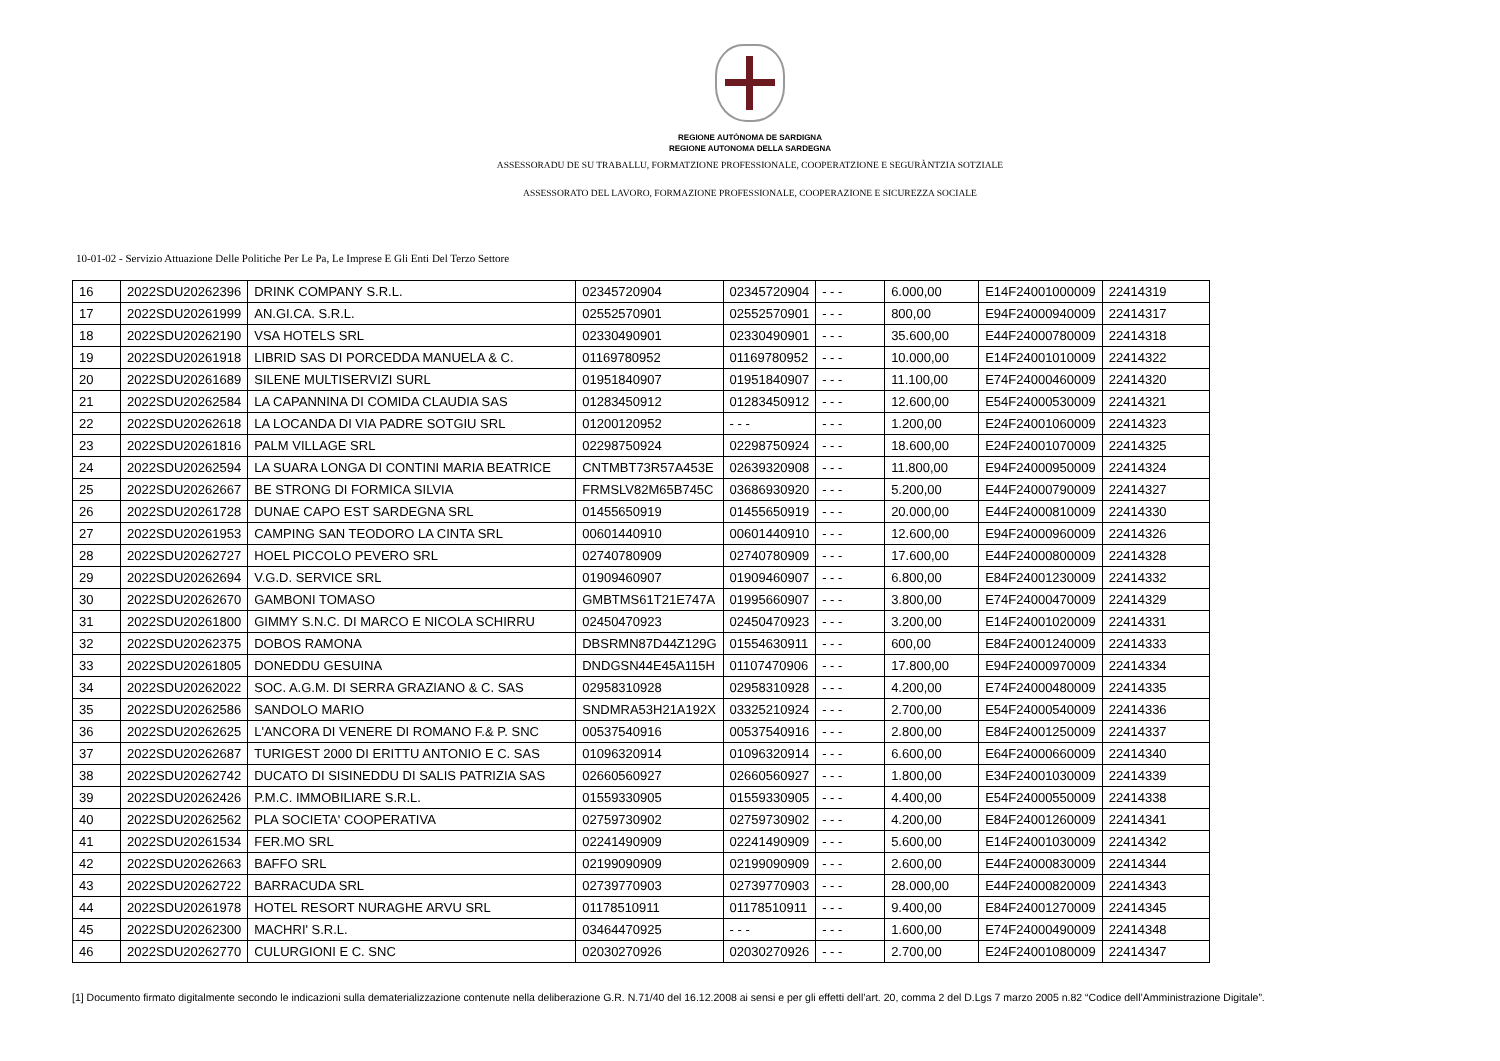REGIONE AUTÒNOMA DE SARDIGNA
REGIONE AUTONOMA DELLA SARDEGNA
ASSESSORADU DE SU TRABALLU, FORMATZIONE PROFESSIONALE, COOPERATZIONE E SEGURÀNTZIA SOTZIALE
ASSESSORATO DEL LAVORO, FORMAZIONE PROFESSIONALE, COOPERAZIONE E SICUREZZA SOCIALE
10-01-02 - Servizio Attuazione Delle Politiche Per Le Pa, Le Imprese E Gli Enti Del Terzo Settore
| 16 | 2022SDU20262396 | DRINK COMPANY S.R.L. | 02345720904 | 02345720904 | - - - | 6.000,00 | E14F24001000009 | 22414319 |
| 17 | 2022SDU20261999 | AN.GI.CA. S.R.L. | 02552570901 | 02552570901 | - - - | 800,00 | E94F24000940009 | 22414317 |
| 18 | 2022SDU20262190 | VSA HOTELS SRL | 02330490901 | 02330490901 | - - - | 35.600,00 | E44F24000780009 | 22414318 |
| 19 | 2022SDU20261918 | LIBRID SAS DI PORCEDDA MANUELA & C. | 01169780952 | 01169780952 | - - - | 10.000,00 | E14F24001010009 | 22414322 |
| 20 | 2022SDU20261689 | SILENE MULTISERVIZI SURL | 01951840907 | 01951840907 | - - - | 11.100,00 | E74F24000460009 | 22414320 |
| 21 | 2022SDU20262584 | LA CAPANNINA DI COMIDA CLAUDIA SAS | 01283450912 | 01283450912 | - - - | 12.600,00 | E54F24000530009 | 22414321 |
| 22 | 2022SDU20262618 | LA LOCANDA DI VIA PADRE SOTGIU SRL | 01200120952 | - - - | - - - | 1.200,00 | E24F24001060009 | 22414323 |
| 23 | 2022SDU20261816 | PALM VILLAGE SRL | 02298750924 | 02298750924 | - - - | 18.600,00 | E24F24001070009 | 22414325 |
| 24 | 2022SDU20262594 | LA SUARA LONGA DI CONTINI MARIA BEATRICE | CNTMBT73R57A453E | 02639320908 | - - - | 11.800,00 | E94F24000950009 | 22414324 |
| 25 | 2022SDU20262667 | BE STRONG DI FORMICA SILVIA | FRMSLV82M65B745C | 03686930920 | - - - | 5.200,00 | E44F24000790009 | 22414327 |
| 26 | 2022SDU20261728 | DUNAE CAPO EST SARDEGNA SRL | 01455650919 | 01455650919 | - - - | 20.000,00 | E44F24000810009 | 22414330 |
| 27 | 2022SDU20261953 | CAMPING SAN TEODORO LA CINTA SRL | 00601440910 | 00601440910 | - - - | 12.600,00 | E94F24000960009 | 22414326 |
| 28 | 2022SDU20262727 | HOEL PICCOLO PEVERO SRL | 02740780909 | 02740780909 | - - - | 17.600,00 | E44F24000800009 | 22414328 |
| 29 | 2022SDU20262694 | V.G.D. SERVICE SRL | 01909460907 | 01909460907 | - - - | 6.800,00 | E84F24001230009 | 22414332 |
| 30 | 2022SDU20262670 | GAMBONI TOMASO | GMBTMS61T21E747A | 01995660907 | - - - | 3.800,00 | E74F24000470009 | 22414329 |
| 31 | 2022SDU20261800 | GIMMY S.N.C. DI MARCO E NICOLA SCHIRRU | 02450470923 | 02450470923 | - - - | 3.200,00 | E14F24001020009 | 22414331 |
| 32 | 2022SDU20262375 | DOBOS RAMONA | DBSRMN87D44Z129G | 01554630911 | - - - | 600,00 | E84F24001240009 | 22414333 |
| 33 | 2022SDU20261805 | DONEDDU GESUINA | DNDGSN44E45A115H | 01107470906 | - - - | 17.800,00 | E94F24000970009 | 22414334 |
| 34 | 2022SDU20262022 | SOC. A.G.M. DI SERRA GRAZIANO & C. SAS | 02958310928 | 02958310928 | - - - | 4.200,00 | E74F24000480009 | 22414335 |
| 35 | 2022SDU20262586 | SANDOLO MARIO | SNDMRA53H21A192X | 03325210924 | - - - | 2.700,00 | E54F24000540009 | 22414336 |
| 36 | 2022SDU20262625 | L'ANCORA DI VENERE DI ROMANO F.& P. SNC | 00537540916 | 00537540916 | - - - | 2.800,00 | E84F24001250009 | 22414337 |
| 37 | 2022SDU20262687 | TURIGEST 2000 DI ERITTU ANTONIO E C. SAS | 01096320914 | 01096320914 | - - - | 6.600,00 | E64F24000660009 | 22414340 |
| 38 | 2022SDU20262742 | DUCATO DI SISINEDDU DI SALIS PATRIZIA SAS | 02660560927 | 02660560927 | - - - | 1.800,00 | E34F24001030009 | 22414339 |
| 39 | 2022SDU20262426 | P.M.C. IMMOBILIARE S.R.L. | 01559330905 | 01559330905 | - - - | 4.400,00 | E54F24000550009 | 22414338 |
| 40 | 2022SDU20262562 | PLA SOCIETA' COOPERATIVA | 02759730902 | 02759730902 | - - - | 4.200,00 | E84F24001260009 | 22414341 |
| 41 | 2022SDU20261534 | FER.MO SRL | 02241490909 | 02241490909 | - - - | 5.600,00 | E14F24001030009 | 22414342 |
| 42 | 2022SDU20262663 | BAFFO SRL | 02199090909 | 02199090909 | - - - | 2.600,00 | E44F24000830009 | 22414344 |
| 43 | 2022SDU20262722 | BARRACUDA SRL | 02739770903 | 02739770903 | - - - | 28.000,00 | E44F24000820009 | 22414343 |
| 44 | 2022SDU20261978 | HOTEL RESORT NURAGHE ARVU SRL | 01178510911 | 01178510911 | - - - | 9.400,00 | E84F24001270009 | 22414345 |
| 45 | 2022SDU20262300 | MACHRI' S.R.L. | 03464470925 | - - - | - - - | 1.600,00 | E74F24000490009 | 22414348 |
| 46 | 2022SDU20262770 | CULURGIONI E C. SNC | 02030270926 | 02030270926 | - - - | 2.700,00 | E24F24001080009 | 22414347 |
[1] Documento firmato digitalmente secondo le indicazioni sulla dematerializzazione contenute nella deliberazione G.R. N.71/40 del 16.12.2008 ai sensi e per gli effetti dell’art. 20, comma 2 del D.Lgs 7 marzo 2005 n.82 “Codice dell’Amministrazione Digitale”.